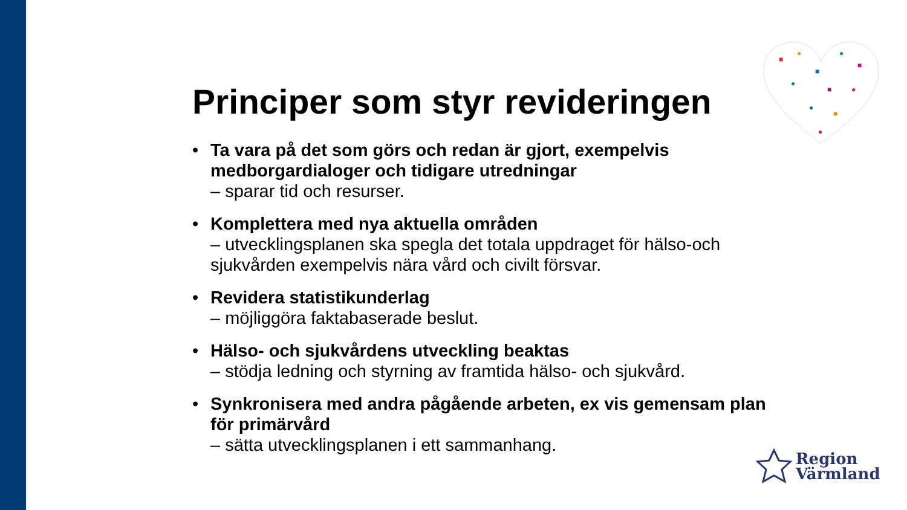■
●
■
●
■
●
■
●
●
■
●
Principer som styr revideringen
• Ta vara på det som görs och redan är gjort, exempelvis medborgardialoger och tidigare utredningar
– sparar tid och resurser.
• Komplettera med nya aktuella områden
– utvecklingsplanen ska spegla det totala uppdraget för hälso-och sjukvården exempelvis nära vård och civilt försvar.
• Revidera statistikunderlag
– möjliggöra faktabaserade beslut.
• Hälso- och sjukvårdens utveckling beaktas
– stödja ledning och styrning av framtida hälso- och sjukvård.
• Synkronisera med andra pågående arbeten, ex vis gemensam plan för primärvård
– sätta utvecklingsplanen i ett sammanhang.
Region
Värmland